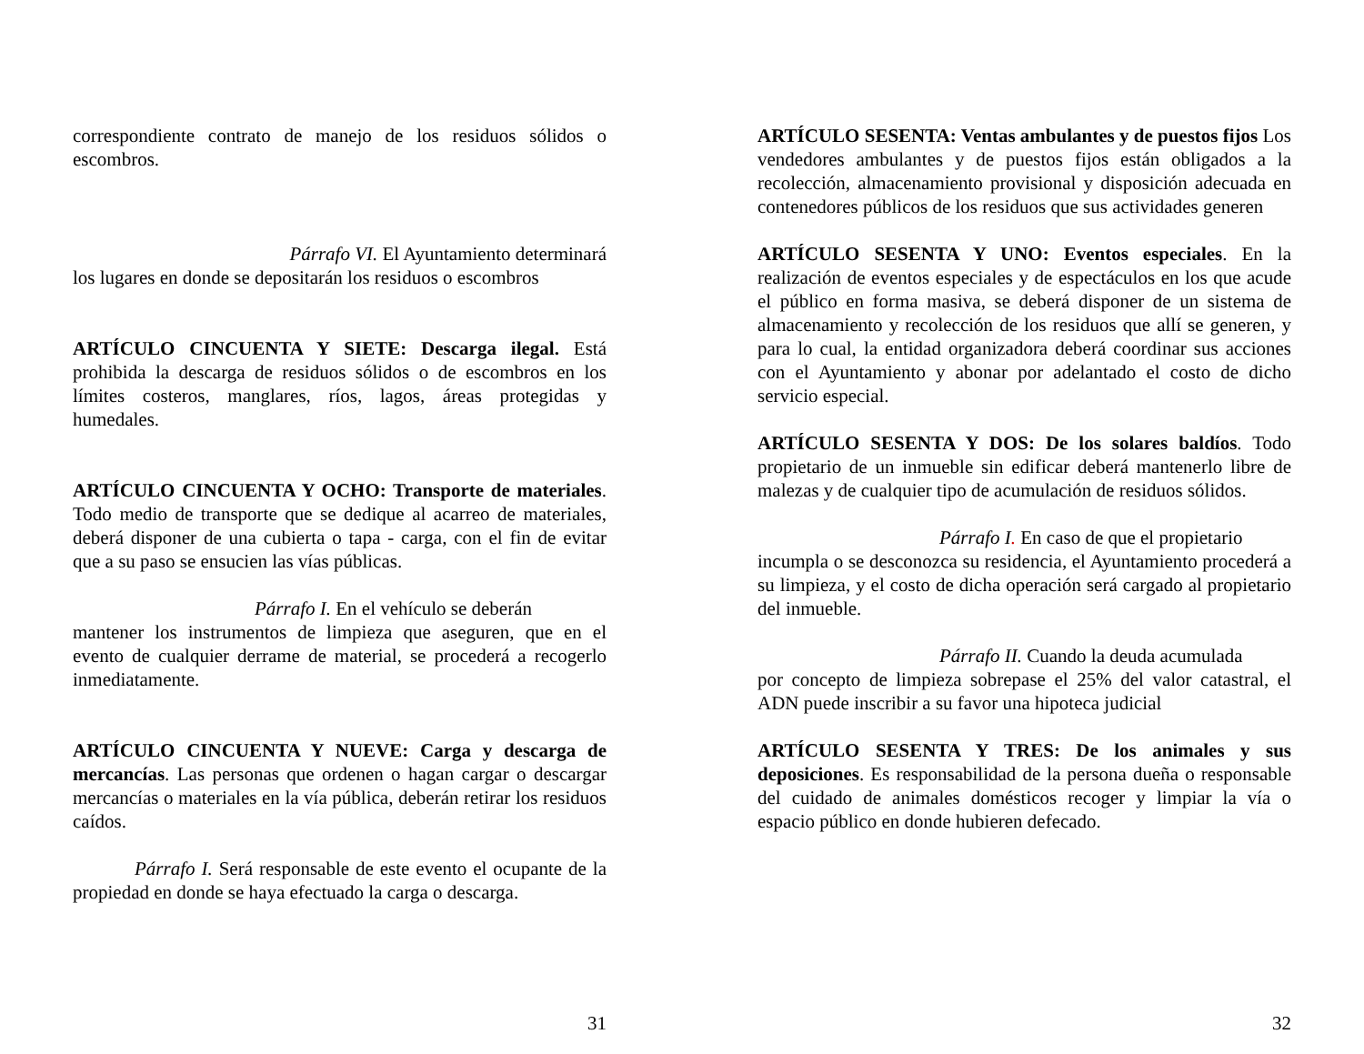correspondiente contrato de manejo de los residuos sólidos o escombros.
Párrafo VI. El Ayuntamiento determinará
los lugares en donde se depositarán los residuos o escombros
ARTÍCULO CINCUENTA Y SIETE: Descarga ilegal. Está prohibida la descarga de residuos sólidos o de escombros en los límites costeros, manglares, ríos, lagos, áreas protegidas y humedales.
ARTÍCULO CINCUENTA Y OCHO: Transporte de materiales. Todo medio de transporte que se dedique al acarreo de materiales, deberá disponer de una cubierta o tapa - carga, con el fin de evitar que a su paso se ensucien las vías públicas.
Párrafo I. En el vehículo se deberán
mantener los instrumentos de limpieza que aseguren, que en el evento de cualquier derrame de material, se procederá a recogerlo inmediatamente.
ARTÍCULO CINCUENTA Y NUEVE: Carga y descarga de mercancías. Las personas que ordenen o hagan cargar o descargar mercancías o materiales en la vía pública, deberán retirar los residuos caídos.
Párrafo I. Será responsable de este evento el ocupante de la propiedad en donde se haya efectuado la carga o descarga.
31
ARTÍCULO SESENTA: Ventas ambulantes y de puestos fijos Los vendedores ambulantes y de puestos fijos están obligados a la recolección, almacenamiento provisional y disposición adecuada en contenedores públicos de los residuos que sus actividades generen
ARTÍCULO SESENTA Y UNO: Eventos especiales. En la realización de eventos especiales y de espectáculos en los que acude el público en forma masiva, se deberá disponer de un sistema de almacenamiento y recolección de los residuos que allí se generen, y para lo cual, la entidad organizadora deberá coordinar sus acciones con el Ayuntamiento y abonar por adelantado el costo de dicho servicio especial.
ARTÍCULO SESENTA Y DOS: De los solares baldíos. Todo propietario de un inmueble sin edificar deberá mantenerlo libre de malezas y de cualquier tipo de acumulación de residuos sólidos.
Párrafo I. En caso de que el propietario
incumpla o se desconozca su residencia, el Ayuntamiento procederá a su limpieza, y el costo de dicha operación será cargado al propietario del inmueble.
Párrafo II. Cuando la deuda acumulada
por concepto de limpieza sobrepase el 25% del valor catastral, el ADN puede inscribir a su favor una hipoteca judicial
ARTÍCULO SESENTA Y TRES: De los animales y sus deposiciones. Es responsabilidad de la persona dueña o responsable del cuidado de animales domésticos recoger y limpiar la vía o espacio público en donde hubieren defecado.
32